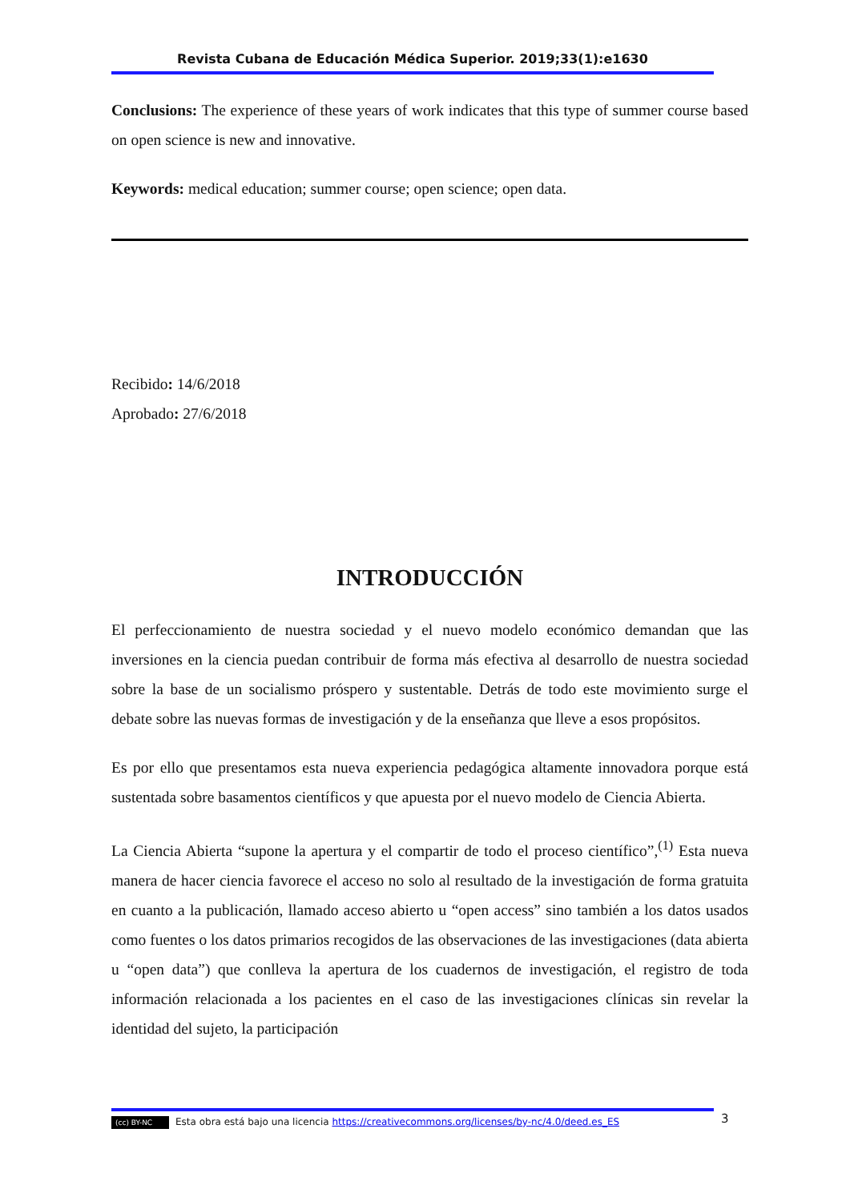Revista Cubana de Educación Médica Superior. 2019;33(1):e1630
Conclusions: The experience of these years of work indicates that this type of summer course based on open science is new and innovative.
Keywords: medical education; summer course; open science; open data.
Recibido: 14/6/2018
Aprobado: 27/6/2018
INTRODUCCIÓN
El perfeccionamiento de nuestra sociedad y el nuevo modelo económico demandan que las inversiones en la ciencia puedan contribuir de forma más efectiva al desarrollo de nuestra sociedad sobre la base de un socialismo próspero y sustentable. Detrás de todo este movimiento surge el debate sobre las nuevas formas de investigación y de la enseñanza que lleve a esos propósitos.
Es por ello que presentamos esta nueva experiencia pedagógica altamente innovadora porque está sustentada sobre basamentos científicos y que apuesta por el nuevo modelo de Ciencia Abierta.
La Ciencia Abierta “supone la apertura y el compartir de todo el proceso científico”,<sup>(1)</sup> Esta nueva manera de hacer ciencia favorece el acceso no solo al resultado de la investigación de forma gratuita en cuanto a la publicación, llamado acceso abierto u “open access” sino también a los datos usados como fuentes o los datos primarios recogidos de las observaciones de las investigaciones (data abierta u “open data”) que conlleva la apertura de los cuadernos de investigación, el registro de toda información relacionada a los pacientes en el caso de las investigaciones clínicas sin revelar la identidad del sujeto, la participación
(cc) BY-NC Esta obra está bajo una licencia https://creativecommons.org/licenses/by-nc/4.0/deed.es_ES 3